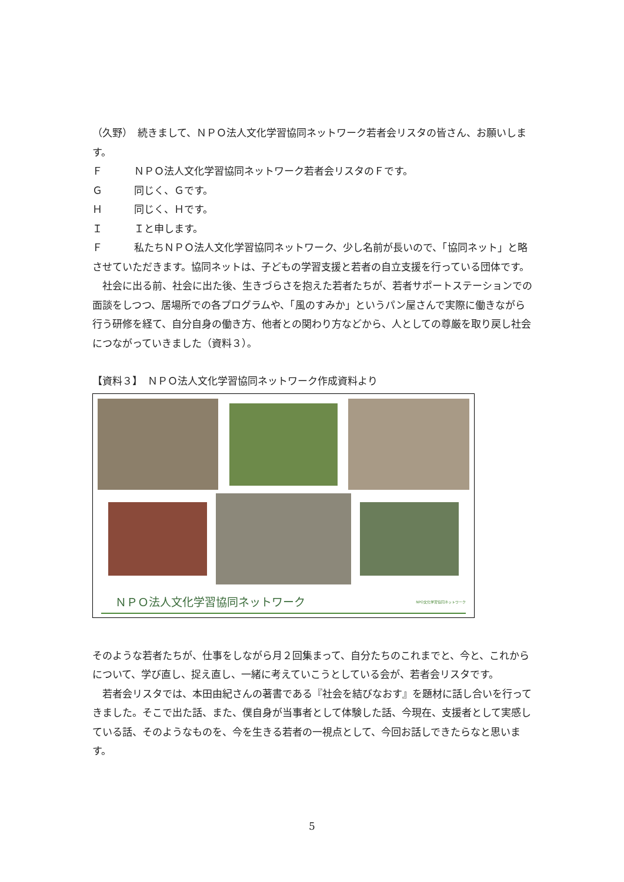（久野）　続きまして、ＮＰＯ法人文化学習協同ネットワーク若者会リスタの皆さん、お願いします。
Ｆ ＮＰＯ法人文化学習協同ネットワーク若者会リスタのＦです。
Ｇ 同じく、Ｇです。
Ｈ 同じく、Ｈです。
Ｉ Ｉと申します。
Ｆ 私たちＮＰＯ法人文化学習協同ネットワーク、少し名前が長いので、「協同ネット」と略させていただきます。協同ネットは、子どもの学習支援と若者の自立支援を行っている団体です。
　社会に出る前、社会に出た後、生きづらさを抱えた若者たちが、若者サポートステーションでの面談をしつつ、居場所での各プログラムや、「風のすみか」というパン屋さんで実際に働きながら行う研修を経て、自分自身の働き方、他者との関わり方などから、人としての尊厳を取り戻し社会につながっていきました（資料３）。
【資料３】　ＮＰＯ法人文化学習協同ネットワーク作成資料より
ＮＰＯ法人文化学習協同ネットワーク NPO文化学習協同ネットワーク
そのような若者たちが、仕事をしながら月２回集まって、自分たちのこれまでと、今と、これからについて、学び直し、捉え直し、一緒に考えていこうとしている会が、若者会リスタです。
　若者会リスタでは、本田由紀さんの著書である『社会を結びなおす』を題材に話し合いを行ってきました。そこで出た話、また、僕自身が当事者として体験した話、今現在、支援者として実感している話、そのようなものを、今を生きる若者の一視点として、今回お話しできたらなと思います。
5